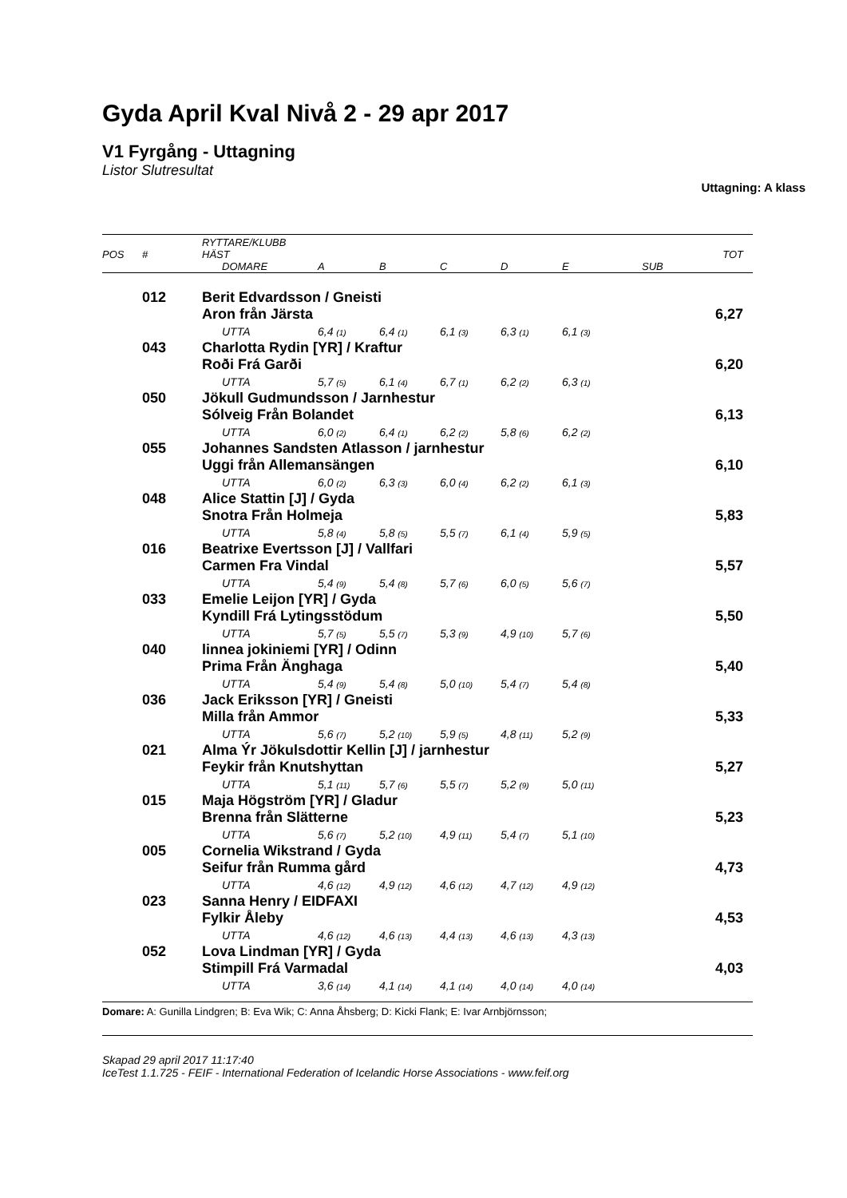Gyda April Kval Nivå 2 - 29 apr 2017
V1 Fyrgång - Uttagning
Listor Slutresultat
Uttagning: A klass
| POS | # | RYTTARE/KLUBB HÄST | | | | | | | TOT |
| --- | --- | --- | --- | --- | --- | --- | --- | --- | --- |
| | | DOMARE | A | B | C | D | E | SUB | |
| | 012 | Berit Edvardsson / Gneisti | | | | | | | |
| | | Aron från Järsta | | | | | | | 6,27 |
| | | UTTA | 6,4 (1) | 6,4 (1) | 6,1 (3) | 6,3 (1) | 6,1 (3) | | |
| | 043 | Charlotta Rydin [YR] / Kraftur | | | | | | | |
| | | Roði Frá Garði | | | | | | | 6,20 |
| | | UTTA | 5,7 (5) | 6,1 (4) | 6,7 (1) | 6,2 (2) | 6,3 (1) | | |
| | 050 | Jökull Gudmundsson / Jarnhestur | | | | | | | |
| | | Sólveig Från Bolandet | | | | | | | 6,13 |
| | | UTTA | 6,0 (2) | 6,4 (1) | 6,2 (2) | 5,8 (6) | 6,2 (2) | | |
| | 055 | Johannes Sandsten Atlasson / jarnhestur | | | | | | | |
| | | Uggi från Allemansängen | | | | | | | 6,10 |
| | | UTTA | 6,0 (2) | 6,3 (3) | 6,0 (4) | 6,2 (2) | 6,1 (3) | | |
| | 048 | Alice Stattin [J] / Gyda | | | | | | | |
| | | Snotra Från Holmeja | | | | | | | 5,83 |
| | | UTTA | 5,8 (4) | 5,8 (5) | 5,5 (7) | 6,1 (4) | 5,9 (5) | | |
| | 016 | Beatrixe Evertsson [J] / Vallfari | | | | | | | |
| | | Carmen Fra Vindal | | | | | | | 5,57 |
| | | UTTA | 5,4 (9) | 5,4 (8) | 5,7 (6) | 6,0 (5) | 5,6 (7) | | |
| | 033 | Emelie Leijon [YR] / Gyda | | | | | | | |
| | | Kyndill Frá Lytingsstödum | | | | | | | 5,50 |
| | | UTTA | 5,7 (5) | 5,5 (7) | 5,3 (9) | 4,9 (10) | 5,7 (6) | | |
| | 040 | linnea jokiniemi [YR] / Odinn | | | | | | | |
| | | Prima Från Änghaga | | | | | | | 5,40 |
| | | UTTA | 5,4 (9) | 5,4 (8) | 5,0 (10) | 5,4 (7) | 5,4 (8) | | |
| | 036 | Jack Eriksson [YR] / Gneisti | | | | | | | |
| | | Milla från Ammor | | | | | | | 5,33 |
| | | UTTA | 5,6 (7) | 5,2 (10) | 5,9 (5) | 4,8 (11) | 5,2 (9) | | |
| | 021 | Alma Ýr Jökulsdottir Kellin [J] / jarnhestur | | | | | | | |
| | | Feykir från Knutshyttan | | | | | | | 5,27 |
| | | UTTA | 5,1 (11) | 5,7 (6) | 5,5 (7) | 5,2 (9) | 5,0 (11) | | |
| | 015 | Maja Högström [YR] / Gladur | | | | | | | |
| | | Brenna från Slätterne | | | | | | | 5,23 |
| | | UTTA | 5,6 (7) | 5,2 (10) | 4,9 (11) | 5,4 (7) | 5,1 (10) | | |
| | 005 | Cornelia Wikstrand / Gyda | | | | | | | |
| | | Seifur från Rumma gård | | | | | | | 4,73 |
| | | UTTA | 4,6 (12) | 4,9 (12) | 4,6 (12) | 4,7 (12) | 4,9 (12) | | |
| | 023 | Sanna Henry / EIDFAXI | | | | | | | |
| | | Fylkir Åleby | | | | | | | 4,53 |
| | | UTTA | 4,6 (12) | 4,6 (13) | 4,4 (13) | 4,6 (13) | 4,3 (13) | | |
| | 052 | Lova Lindman [YR] / Gyda | | | | | | | |
| | | Stimpill Frá Varmadal | | | | | | | 4,03 |
| | | UTTA | 3,6 (14) | 4,1 (14) | 4,1 (14) | 4,0 (14) | 4,0 (14) | | |
Domare: A: Gunilla Lindgren; B: Eva Wik; C: Anna Åhsberg; D: Kicki Flank; E: Ivar Arnbjörnsson;
Skapad 29 april 2017 11:17:40
IceTest 1.1.725 - FEIF - International Federation of Icelandic Horse Associations - www.feif.org